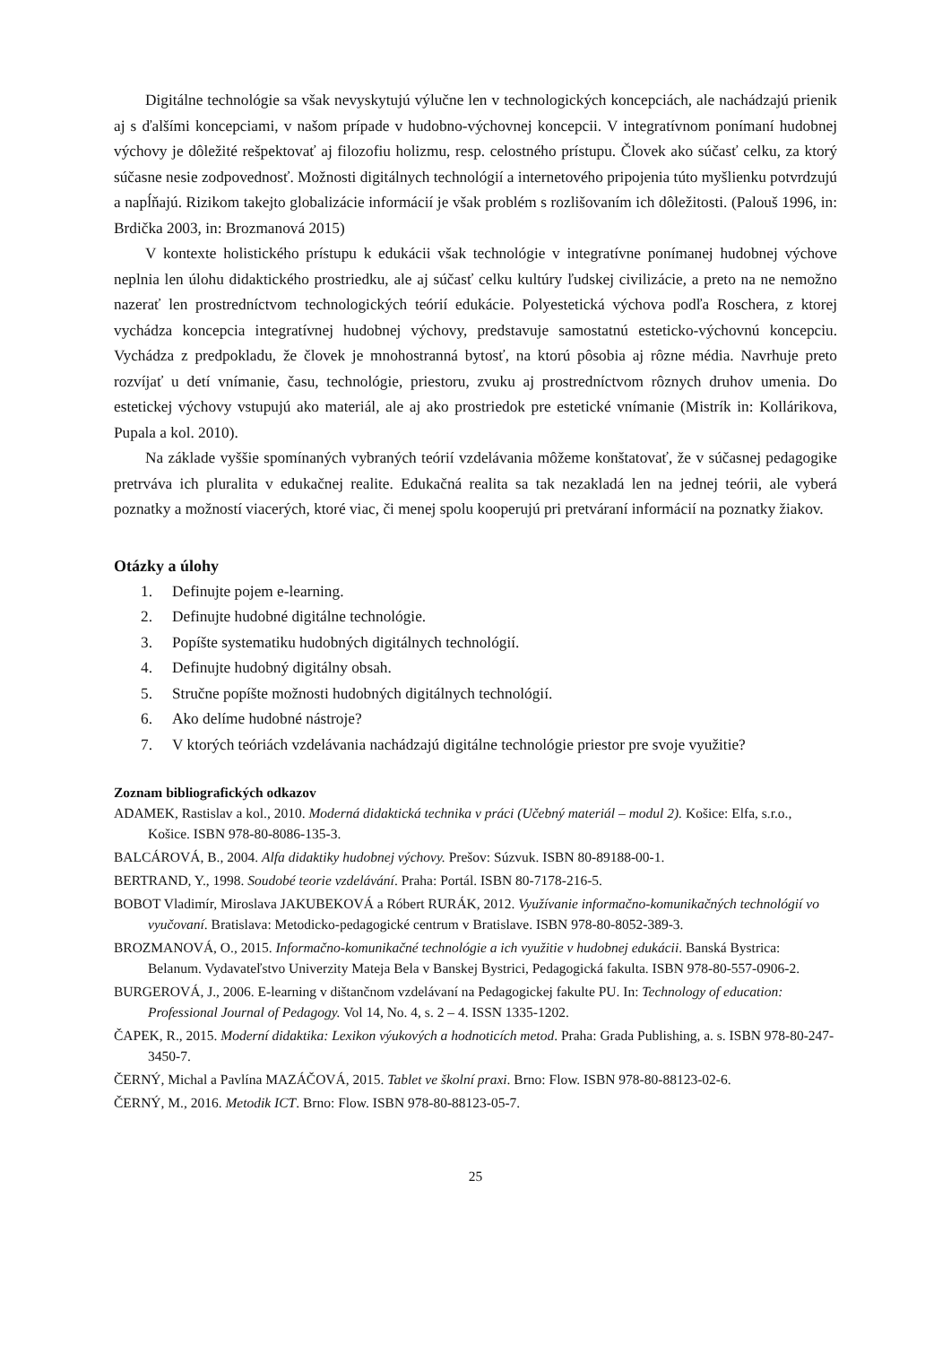Digitálne technológie sa však nevyskytujú výlučne len v technologických koncepciách, ale nachádzajú prienik aj s ďalšími koncepciami, v našom prípade v hudobno-výchovnej koncepcii. V integratívnom ponímaní hudobnej výchovy je dôležité rešpektovať aj filozofiu holizmu, resp. celostného prístupu. Človek ako súčasť celku, za ktorý súčasne nesie zodpovednosť. Možnosti digitálnych technológií a internetového pripojenia túto myšlienku potvrdzujú a napĺňajú. Rizikom takejto globalizácie informácií je však problém s rozlišovaním ich dôležitosti. (Palouš 1996, in: Brdička 2003, in: Brozmanová 2015)
V kontexte holistického prístupu k edukácii však technológie v integratívne ponímanej hudobnej výchove neplnia len úlohu didaktického prostriedku, ale aj súčasť celku kultúry ľudskej civilizácie, a preto na ne nemožno nazerať len prostredníctvom technologických teórií edukácie. Polyestetická výchova podľa Roschera, z ktorej vychádza koncepcia integratívnej hudobnej výchovy, predstavuje samostatnú esteticko-výchovnú koncepciu. Vychádza z predpokladu, že človek je mnohostranná bytosť, na ktorú pôsobia aj rôzne média. Navrhuje preto rozvíjať u detí vnímanie, času, technológie, priestoru, zvuku aj prostredníctvom rôznych druhov umenia. Do estetickej výchovy vstupujú ako materiál, ale aj ako prostriedok pre estetické vnímanie (Mistrík in: Kollárikova, Pupala a kol. 2010).
Na základe vyššie spomínaných vybraných teórií vzdelávania môžeme konštatovať, že v súčasnej pedagogike pretrváva ich pluralita v edukačnej realite. Edukačná realita sa tak nezakladá len na jednej teórii, ale vyberá poznatky a možností viacerých, ktoré viac, či menej spolu kooperujú pri pretváraní informácií na poznatky žiakov.
Otázky a úlohy
1. Definujte pojem e-learning.
2. Definujte hudobné digitálne technológie.
3. Popíšte systematiku hudobných digitálnych technológií.
4. Definujte hudobný digitálny obsah.
5. Stručne popíšte možnosti hudobných digitálnych technológií.
6. Ako delíme hudobné nástroje?
7. V ktorých teóriách vzdelávania nachádzajú digitálne technológie priestor pre svoje využitie?
Zoznam bibliografických odkazov
ADAMEK, Rastislav a kol., 2010. Moderná didaktická technika v práci (Učebný materiál – modul 2). Košice: Elfa, s.r.o., Košice. ISBN 978-80-8086-135-3.
BALCÁROVÁ, B., 2004. Alfa didaktiky hudobnej výchovy. Prešov: Súzvuk. ISBN 80-89188-00-1.
BERTRAND, Y., 1998. Soudobé teorie vzdelávání. Praha: Portál. ISBN 80-7178-216-5.
BOBOT Vladimír, Miroslava JAKUBEKOVÁ a Róbert RURÁK, 2012. Využívanie informačno-komunikačných technológií vo vyučovaní. Bratislava: Metodicko-pedagogické centrum v Bratislave. ISBN 978-80-8052-389-3.
BROZMANOVÁ, O., 2015. Informačno-komunikačné technológie a ich využitie v hudobnej edukácii. Banská Bystrica: Belanum. Vydavateľstvo Univerzity Mateja Bela v Banskej Bystrici, Pedagogická fakulta. ISBN 978-80-557-0906-2.
BURGEROVÁ, J., 2006. E-learning v dištančnom vzdelávaní na Pedagogickej fakulte PU. In: Technology of education: Professional Journal of Pedagogy. Vol 14, No. 4, s. 2 – 4. ISSN 1335-1202.
ČAPEK, R., 2015. Moderní didaktika: Lexikon výukových a hodnoticích metod. Praha: Grada Publishing, a. s. ISBN 978-80-247-3450-7.
ČERNÝ, Michal a Pavlína MAZÁČOVÁ, 2015. Tablet ve školní praxi. Brno: Flow. ISBN 978-80-88123-02-6.
ČERNÝ, M., 2016. Metodik ICT. Brno: Flow. ISBN 978-80-88123-05-7.
25